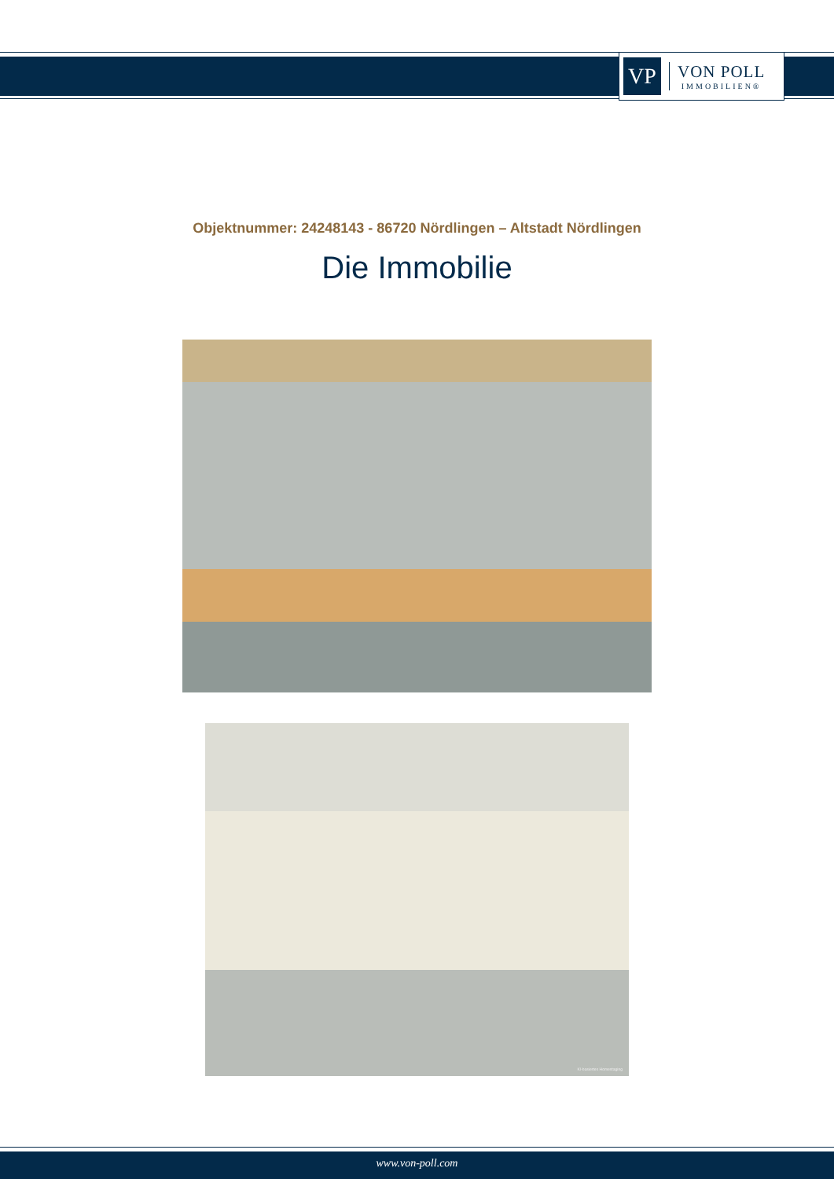VP
VON POLL
IMMOBILIEN®
Objektnummer: 24248143 - 86720 Nördlingen – Altstadt Nördlingen
Die Immobilie
KI-basiertes Homestaging
www.von-poll.com